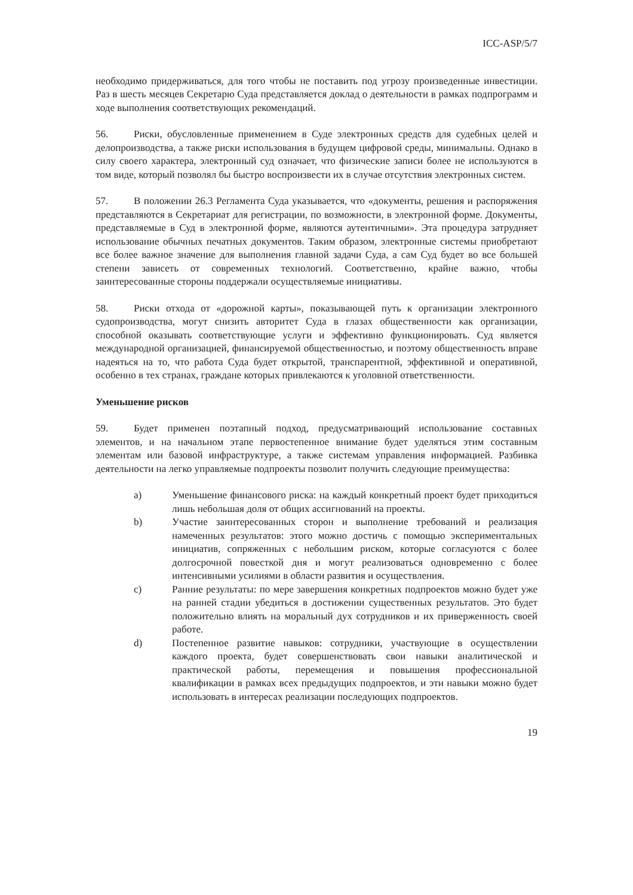ICC-ASP/5/7
необходимо придерживаться, для того чтобы не поставить под угрозу произведенные инвестиции. Раз в шесть месяцев Секретарю Суда представляется доклад о деятельности в рамках подпрограмм и ходе выполнения соответствующих рекомендаций.
56. Риски, обусловленные применением в Суде электронных средств для судебных целей и делопроизводства, а также риски использования в будущем цифровой среды, минимальны. Однако в силу своего характера, электронный суд означает, что физические записи более не используются в том виде, который позволял бы быстро воспроизвести их в случае отсутствия электронных систем.
57. В положении 26.3 Регламента Суда указывается, что «документы, решения и распоряжения представляются в Секретариат для регистрации, по возможности, в электронной форме. Документы, представляемые в Суд в электронной форме, являются аутентичными». Эта процедура затрудняет использование обычных печатных документов. Таким образом, электронные системы приобретают все более важное значение для выполнения главной задачи Суда, а сам Суд будет во все большей степени зависеть от современных технологий. Соответственно, крайне важно, чтобы заинтересованные стороны поддержали осуществляемые инициативы.
58. Риски отхода от «дорожной карты», показывающей путь к организации электронного судопроизводства, могут снизить авторитет Суда в глазах общественности как организации, способной оказывать соответствующие услуги и эффективно функционировать. Суд является международной организацией, финансируемой общественностью, и поэтому общественность вправе надеяться на то, что работа Суда будет открытой, транспарентной, эффективной и оперативной, особенно в тех странах, граждане которых привлекаются к уголовной ответственности.
Уменьшение рисков
59. Будет применен поэтапный подход, предусматривающий использование составных элементов, и на начальном этапе первостепенное внимание будет уделяться этим составным элементам или базовой инфраструктуре, а также системам управления информацией. Разбивка деятельности на легко управляемые подпроекты позволит получить следующие преимущества:
a) Уменьшение финансового риска: на каждый конкретный проект будет приходиться лишь небольшая доля от общих ассигнований на проекты.
b) Участие заинтересованных сторон и выполнение требований и реализация намеченных результатов: этого можно достичь с помощью экспериментальных инициатив, сопряженных с небольшим риском, которые согласуются с более долгосрочной повесткой дня и могут реализоваться одновременно с более интенсивными усилиями в области развития и осуществления.
c) Ранние результаты: по мере завершения конкретных подпроектов можно будет уже на ранней стадии убедиться в достижении существенных результатов. Это будет положительно влиять на моральный дух сотрудников и их приверженность своей работе.
d) Постепенное развитие навыков: сотрудники, участвующие в осуществлении каждого проекта, будет совершенствовать свои навыки аналитической и практической работы, перемещения и повышения профессиональной квалификации в рамках всех предыдущих подпроектов, и эти навыки можно будет использовать в интересах реализации последующих подпроектов.
19